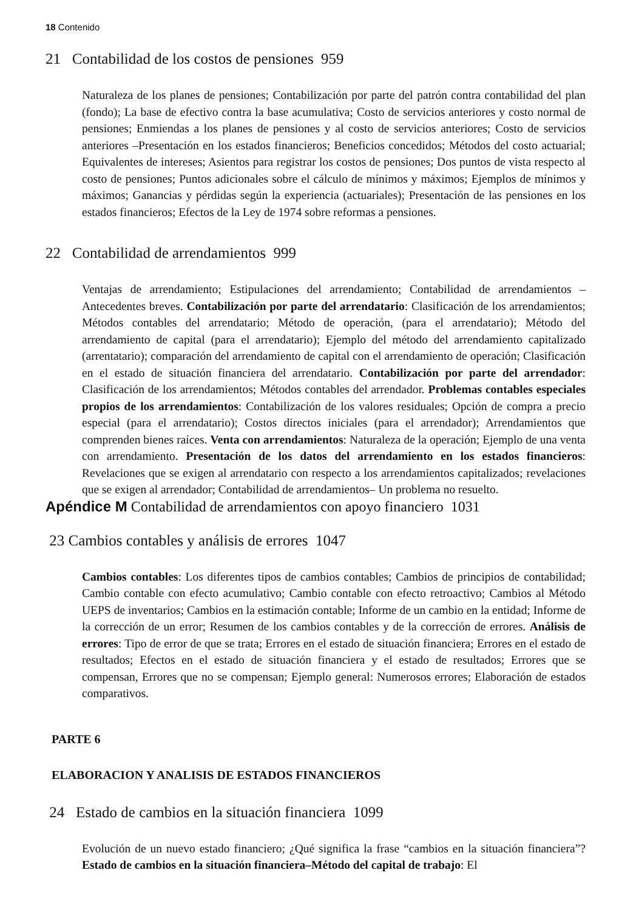18 Contenido
21 Contabilidad de los costos de pensiones 959
Naturaleza de los planes de pensiones; Contabilización por parte del patrón contra contabilidad del plan (fondo); La base de efectivo contra la base acumulativa; Costo de servicios anteriores y costo normal de pensiones; Enmiendas a los planes de pensiones y al costo de servicios anteriores; Costo de servicios anteriores –Presentación en los estados financieros; Beneficios concedidos; Métodos del costo actuarial; Equivalentes de intereses; Asientos para registrar los costos de pensiones; Dos puntos de vista respecto al costo de pensiones; Puntos adicionales sobre el cálculo de mínimos y máximos; Ejemplos de mínimos y máximos; Ganancias y pérdidas según la experiencia (actuariales); Presentación de las pensiones en los estados financieros; Efectos de la Ley de 1974 sobre reformas a pensiones.
22 Contabilidad de arrendamientos 999
Ventajas de arrendamiento; Estipulaciones del arrendamiento; Contabilidad de arrendamientos –Antecedentes breves. Contabilización por parte del arrendatario: Clasificación de los arrendamientos; Métodos contables del arrendatario; Método de operación, (para el arrendatario); Método del arrendamiento de capital (para el arrendatario); Ejemplo del método del arrendamiento capitalizado (arrentatario); comparación del arrendamiento de capital con el arrendamiento de operación; Clasificación en el estado de situación financiera del arrendatario. Contabilización por parte del arrendador: Clasificación de los arrendamientos; Métodos contables del arrendador. Problemas contables especiales propios de los arrendamientos: Contabilización de los valores residuales; Opción de compra a precio especial (para el arrendatario); Costos directos iniciales (para el arrendador); Arrendamientos que comprenden bienes raíces. Venta con arrendamientos: Naturaleza de la operación; Ejemplo de una venta con arrendamiento. Presentación de los datos del arrendamiento en los estados financieros: Revelaciones que se exigen al arrendatario con respecto a los arrendamientos capitalizados; revelaciones que se exigen al arrendador; Contabilidad de arrendamientos– Un problema no resuelto.
Apéndice M Contabilidad de arrendamientos con apoyo financiero 1031
23 Cambios contables y análisis de errores 1047
Cambios contables: Los diferentes tipos de cambios contables; Cambios de principios de contabilidad; Cambio contable con efecto acumulativo; Cambio contable con efecto retroactivo; Cambios al Método UEPS de inventarios; Cambios en la estimación contable; Informe de un cambio en la entidad; Informe de la corrección de un error; Resumen de los cambios contables y de la corrección de errores. Análisis de errores: Tipo de error de que se trata; Errores en el estado de situación financiera; Errores en el estado de resultados; Efectos en el estado de situación financiera y el estado de resultados; Errores que se compensan, Errores que no se compensan; Ejemplo general: Numerosos errores; Elaboración de estados comparativos.
PARTE 6
ELABORACION Y ANALISIS DE ESTADOS FINANCIEROS
24 Estado de cambios en la situación financiera 1099
Evolución de un nuevo estado financiero; ¿Qué significa la frase “cambios en la situación financiera”? Estado de cambios en la situación financiera–Método del capital de trabajo: El